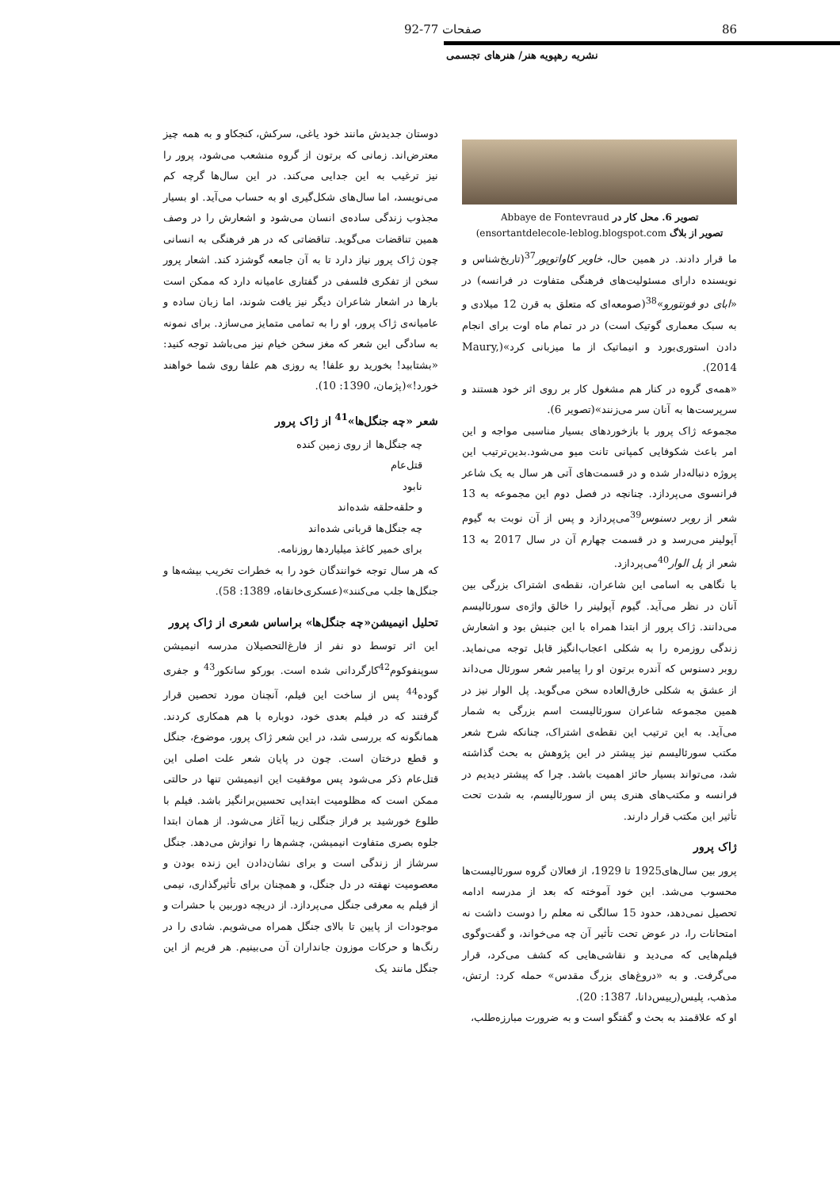86 صفحات 77-92
نشریه رهپویه هنر/ هنرهای تجسمی
تصویر 6. محل کار در Abbaye de Fontevraud
تصویر از بلاگ ensortantdelecole-leblog.blogspot.com)
ما قرار دادند. در همین حال، خاویر کاواتوپور<sup>37</sup>(تاریخ‌شناس و نویسنده دارای مسئولیت‌های فرهنگی متفاوت در فرانسه) در «ابای دو فونتورو»<sup>38</sup>(صومعه‌ای که متعلق به قرن 12 میلادی و به سبک معماری گوتیک است) در در تمام ماه اوت برای انجام دادن استوری‌بورد و انیماتیک از ما میزبانی کرد»(Maury, 2014).
«همه‌ی گروه در کنار هم مشغول کار بر روی اثر خود هستند و سرپرست‌ها به آنان سر می‌زنند»(تصویر 6).
مجموعه ژاک پرور با بازخوردهای بسیار مناسبی مواجه و این امر باعث شکوفایی کمپانی تانت میو می‌شود.بدین‌ترتیب این پروژه دنباله‌دار شده و در قسمت‌های آتی هر سال به یک شاعر فرانسوی می‌پردازد. چنانچه در فصل دوم این مجموعه به 13 شعر از روبر دسنوس<sup>39</sup>می‌پردازد و پس از آن نوبت به گیوم آپولینر می‌رسد و در قسمت چهارم آن در سال 2017 به 13 شعر از پل الوار<sup>40</sup>می‌پردازد.
با نگاهی به اسامی این شاعران، نقطه‌ی اشتراک بزرگی بین آنان در نظر می‌آید. گیوم آپولینر را خالق واژه‌ی سورئالیسم می‌دانند. ژاک پرور از ابتدا همراه با این جنبش بود و اشعارش زندگی روزمره را به شکلی اعجاب‌انگیز قابل توجه می‌نماید. روبر دسنوس که آندره برتون او را پیامبر شعر سورئال می‌داند از عشق به شکلی خارق‌العاده سخن می‌گوید. پل الوار نیز در همین مجموعه شاعران سورئالیست اسم بزرگی به شمار می‌آید. به این ترتیب این نقطه‌ی اشتراک، چنانکه شرح شعر مکتب سورئالیسم نیز پیشتر در این پژوهش به بحث گذاشته شد، می‌تواند بسیار حائز اهمیت باشد. چرا که پیشتر دیدیم در فرانسه و مکتب‌های هنری پس از سورئالیسم، به شدت تحت تأثیر این مکتب قرار دارند.
ژاک پرور
پرور بین سال‌های1925 تا 1929، از فعالان گروه سورئالیست‌ها محسوب می‌شد. این خود آموخته که بعد از مدرسه ادامه تحصیل نمی‌دهد، حدود 15 سالگی نه معلم را دوست داشت نه امتحانات را، در عوض تحت تأثیر آن چه می‌خواند، و گفت‌وگوی فیلم‌هایی که می‌دید و نقاشی‌هایی که کشف می‌کرد، قرار می‌گرفت. و به «دروغ‌های بزرگ مقدس» حمله کرد: ارتش، مذهب، پلیس(رییس‌دانا، 1387: 20).
او که علاقمند به بحث و گفتگو است و به ضرورت مبارزه‌طلب،
دوستان جدیدش مانند خود یاغی، سرکش، کنجکاو و به همه چیز معترض‌اند. زمانی که برتون از گروه منشعب می‌شود، پرور را نیز ترغیب به این جدایی می‌کند. در این سال‌ها گرچه کم می‌نویسد، اما سال‌های شکل‌گیری او به حساب می‌آید. او بسیار مجذوب زندگی ساده‌ی انسان می‌شود و اشعارش را در وصف همین تناقضات می‌گوید. تناقضاتی که در هر فرهنگی به انسانی چون ژاک پرور نیاز دارد تا به آن جامعه گوشزد کند. اشعار پرور سخن از تفکری فلسفی در گفتاری عامیانه دارد که ممکن است بارها در اشعار شاعران دیگر نیز یافت شوند، اما زبان ساده و عامیانه‌ی ژاک پرور، او را به تمامی متمایز می‌سازد. برای نمونه به سادگی این شعر که مغز سخن خیام نیز می‌باشد توجه کنید: «بشتابید! بخورید رو علفا! یه روزی هم علفا روی شما خواهند خورد!»(پژمان، 1390: 10).
شعر «چه جنگل‌ها»<sup>41</sup> از ژاک پرور
چه جنگل‌ها از روی زمین کنده
قتل‌عام
نابود
و حلقه‌حلقه شده‌اند
چه جنگل‌ها قربانی شده‌اند
برای خمیر کاغذ میلیاردها روزنامه.
که هر سال توجه خوانندگان خود را به خطرات تخریب بیشه‌ها و جنگل‌ها جلب می‌کنند»(عسکری‌خانقاه، 1389: 58).
تحلیل انیمیشن«چه جنگل‌ها» براساس شعری از ژاک پرور
این اثر توسط دو نفر از فارغ‌التحصیلان مدرسه انیمیشن سوپنفوکوم<sup>42</sup>کارگردانی شده است. بورکو سانکور<sup>43</sup> و جفری گوده<sup>44</sup> پس از ساخت این فیلم، آنچنان مورد تحصین قرار گرفتند که در فیلم بعدی خود، دوباره با هم همکاری کردند. همانگونه که بررسی شد، در این شعر ژاک پرور، موضوع، جنگل و قطع درختان است. چون در پایان شعر علت اصلی این قتل‌عام ذکر می‌شود پس موفقیت این انیمیشن تنها در حالتی ممکن است که مظلومیت ابتدایی تحسین‌برانگیز باشد. فیلم با طلوع خورشید بر فراز جنگلی زیبا آغاز می‌شود. از همان ابتدا جلوه بصری متفاوت انیمیشن، چشم‌ها را نوازش می‌دهد. جنگل سرشاز از زندگی است و برای نشان‌دادن این زنده بودن و معصومیت نهفته در دل جنگل، و همچنان برای تأثیرگذاری، نیمی از فیلم به معرفی جنگل می‌پردازد. از دریچه دوربین با حشرات و موجودات از پایین تا بالای جنگل همراه می‌شویم. شادی را در رنگ‌ها و حرکات موزون جانداران آن می‌بینیم. هر فریم از این جنگل مانند یک